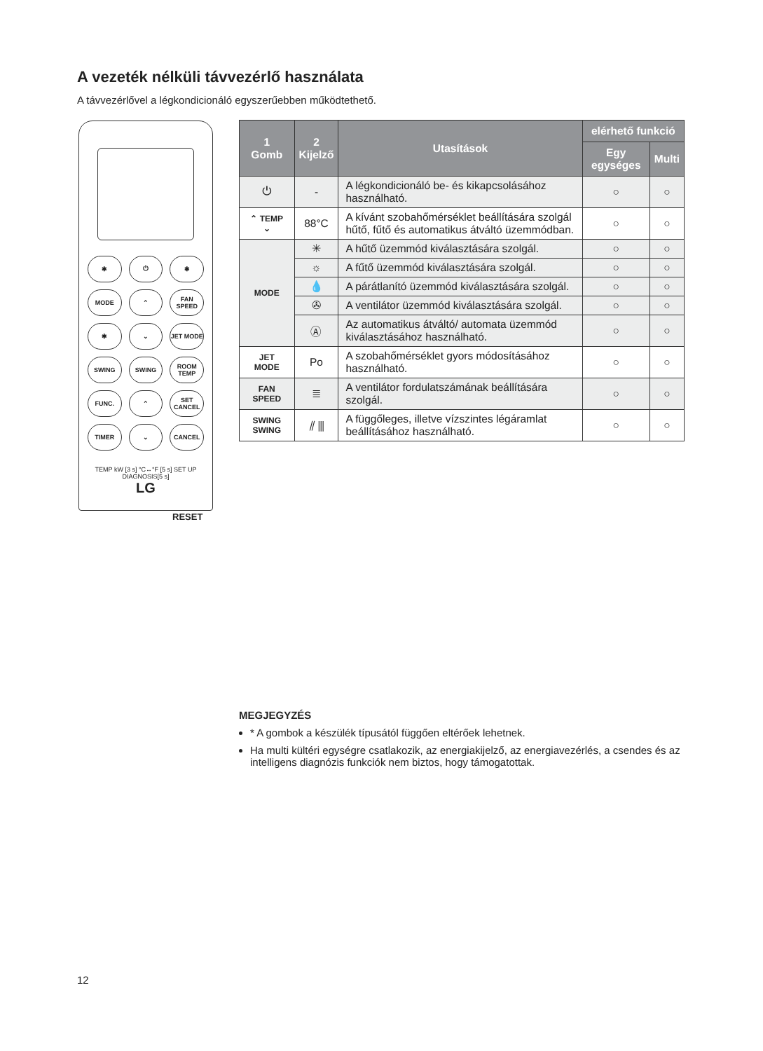A vezeték nélküli távvezérlő használata
A távvezérlővel a légkondicionáló egyszerűebben működtethető.
✱
⏻
✱
MODE
⌃
FAN SPEED
✱
⌄
JET MODE
SWING
SWING
ROOM TEMP
FUNC.
⌃
SET CANCEL
TIMER
⌄
CANCEL
TEMP kW [3 s] °C↔°F [5 s] SET UP DIAGNOSIS[5 s]
LG
RESET
| 1 Gomb | 2 Kijelző | Utasítások | elérhető funkció | |
| --- | --- | --- | --- | --- |
| | | | Egy egységes | Multi |
| ⏻ | - | A légkondicionáló be- és kikapcsolásához használható. | ○ | ○ |
| ⌃ TEMP ⌄ | 88°C | A kívánt szobahőmérséklet beállítására szolgál hűtő, fűtő és automatikus átváltó üzemmódban. | ○ | ○ |
| MODE | ✳ | A hűtő üzemmód kiválasztására szolgál. | ○ | ○ |
| | ☼ | A fűtő üzemmód kiválasztására szolgál. | ○ | ○ |
| | 💧 | A párátlanító üzemmód kiválasztására szolgál. | ○ | ○ |
| | ✇ | A ventilátor üzemmód kiválasztására szolgál. | ○ | ○ |
| | Ⓐ | Az automatikus átváltó/ automata üzemmód kiválasztásához használható. | ○ | ○ |
| JET MODE | Po | A szobahőmérséklet gyors módosításához használható. | ○ | ○ |
| FAN SPEED | ≣ | A ventilátor fordulatszámának beállítására szolgál. | ○ | ○ |
| SWING SWING | ⫽ ⫼ | A függőleges, illetve vízszintes légáramlat beállításához használható. | ○ | ○ |
MEGJEGYZÉS
* A gombok a készülék típusától függően eltérőek lehetnek.
Ha multi kültéri egységre csatlakozik, az energiakijelző, az energiavezérlés, a csendes és az intelligens diagnózis funkciók nem biztos, hogy támogatottak.
12